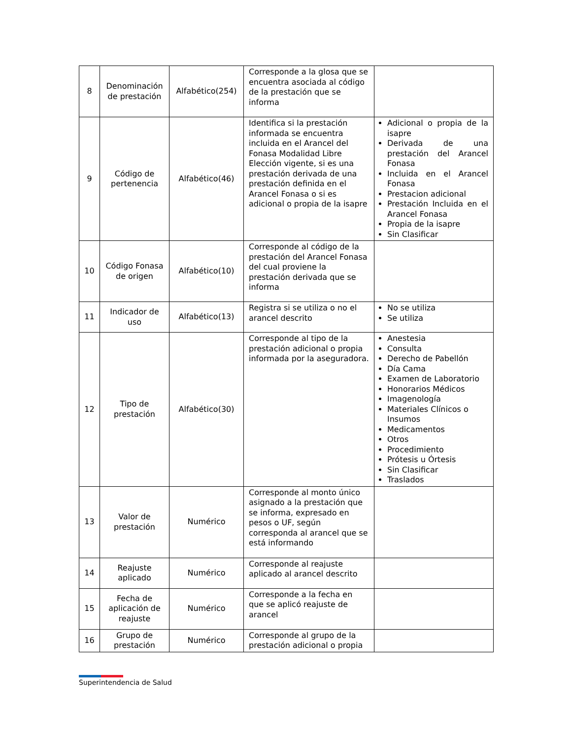| 8 | Denominación de prestación | Alfabético(254) | Corresponde a la glosa que se encuentra asociada al código de la prestación que se informa | |
| 9 | Código de pertenencia | Alfabético(46) | Identifica si la prestación informada se encuentra incluida en el Arancel del Fonasa Modalidad Libre Elección vigente, si es una prestación derivada de una prestación definida en el Arancel Fonasa o si es adicional o propia de la isapre | Adicional o propia de la isapre Derivada de una prestación del Arancel Fonasa Incluida en el Arancel Fonasa Prestacion adicional Prestación Incluida en el Arancel Fonasa Propia de la isapre Sin Clasificar |
| 10 | Código Fonasa de origen | Alfabético(10) | Corresponde al código de la prestación del Arancel Fonasa del cual proviene la prestación derivada que se informa | |
| 11 | Indicador de uso | Alfabético(13) | Registra si se utiliza o no el arancel descrito | No se utiliza Se utiliza |
| 12 | Tipo de prestación | Alfabético(30) | Corresponde al tipo de la prestación adicional o propia informada por la aseguradora. | Anestesia Consulta Derecho de Pabellón Día Cama Examen de Laboratorio Honorarios Médicos Imagenología Materiales Clínicos o Insumos Medicamentos Otros Procedimiento Prótesis u Órtesis Sin Clasificar Traslados |
| 13 | Valor de prestación | Numérico | Corresponde al monto único asignado a la prestación que se informa, expresado en pesos o UF, según corresponda al arancel que se está informando | |
| 14 | Reajuste aplicado | Numérico | Corresponde al reajuste aplicado al arancel descrito | |
| 15 | Fecha de aplicación de reajuste | Numérico | Corresponde a la fecha en que se aplicó reajuste de arancel | |
| 16 | Grupo de prestación | Numérico | Corresponde al grupo de la prestación adicional o propia | |
Superintendencia de Salud